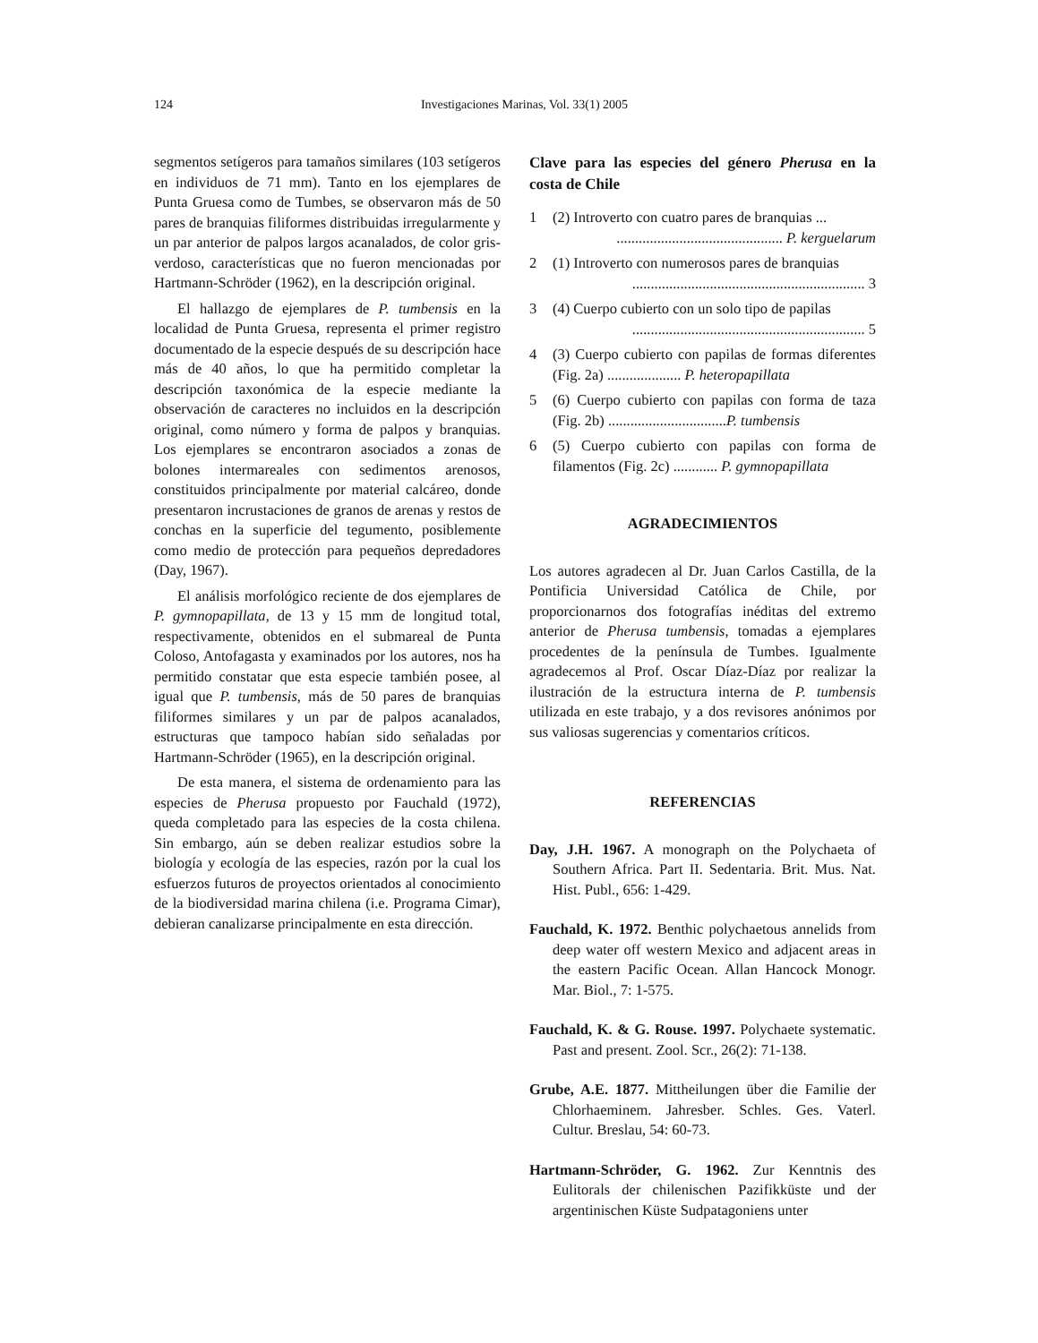124
Investigaciones Marinas, Vol. 33(1) 2005
segmentos setígeros para tamaños similares (103 setígeros en individuos de 71 mm). Tanto en los ejemplares de Punta Gruesa como de Tumbes, se observaron más de 50 pares de branquias filiformes distribuidas irregularmente y un par anterior de palpos largos acanalados, de color gris-verdoso, características que no fueron mencionadas por Hartmann-Schröder (1962), en la descripción original.
El hallazgo de ejemplares de P. tumbensis en la localidad de Punta Gruesa, representa el primer registro documentado de la especie después de su descripción hace más de 40 años, lo que ha permitido completar la descripción taxonómica de la especie mediante la observación de caracteres no incluidos en la descripción original, como número y forma de palpos y branquias. Los ejemplares se encontraron asociados a zonas de bolones intermareales con sedimentos arenosos, constituidos principalmente por material calcáreo, donde presentaron incrustaciones de granos de arenas y restos de conchas en la superficie del tegumento, posiblemente como medio de protección para pequeños depredadores (Day, 1967).
El análisis morfológico reciente de dos ejemplares de P. gymnopapillata, de 13 y 15 mm de longitud total, respectivamente, obtenidos en el submareal de Punta Coloso, Antofagasta y examinados por los autores, nos ha permitido constatar que esta especie también posee, al igual que P. tumbensis, más de 50 pares de branquias filiformes similares y un par de palpos acanalados, estructuras que tampoco habían sido señaladas por Hartmann-Schröder (1965), en la descripción original.
De esta manera, el sistema de ordenamiento para las especies de Pherusa propuesto por Fauchald (1972), queda completado para las especies de la costa chilena. Sin embargo, aún se deben realizar estudios sobre la biología y ecología de las especies, razón por la cual los esfuerzos futuros de proyectos orientados al conocimiento de la biodiversidad marina chilena (i.e. Programa Cimar), debieran canalizarse principalmente en esta dirección.
Clave para las especies del género Pherusa en la costa de Chile
1 (2) Introverto con cuatro pares de branquias ...
............................................. P. kerguelarum
2 (1) Introverto con numerosos pares de branquias
............................................................... 3
3 (4) Cuerpo cubierto con un solo tipo de papilas
............................................................... 5
4 (3) Cuerpo cubierto con papilas de formas diferentes (Fig. 2a) .................... P. heteropapillata
5 (6) Cuerpo cubierto con papilas con forma de taza (Fig. 2b) ................................P. tumbensis
6 (5) Cuerpo cubierto con papilas con forma de filamentos (Fig. 2c) ............ P. gymnopapillata
AGRADECIMIENTOS
Los autores agradecen al Dr. Juan Carlos Castilla, de la Pontificia Universidad Católica de Chile, por proporcionarnos dos fotografías inéditas del extremo anterior de Pherusa tumbensis, tomadas a ejemplares procedentes de la península de Tumbes. Igualmente agradecemos al Prof. Oscar Díaz-Díaz por realizar la ilustración de la estructura interna de P. tumbensis utilizada en este trabajo, y a dos revisores anónimos por sus valiosas sugerencias y comentarios críticos.
REFERENCIAS
Day, J.H. 1967. A monograph on the Polychaeta of Southern Africa. Part II. Sedentaria. Brit. Mus. Nat. Hist. Publ., 656: 1-429.
Fauchald, K. 1972. Benthic polychaetous annelids from deep water off western Mexico and adjacent areas in the eastern Pacific Ocean. Allan Hancock Monogr. Mar. Biol., 7: 1-575.
Fauchald, K. & G. Rouse. 1997. Polychaete systematic. Past and present. Zool. Scr., 26(2): 71-138.
Grube, A.E. 1877. Mittheilungen über die Familie der Chlorhaeminem. Jahresber. Schles. Ges. Vaterl. Cultur. Breslau, 54: 60-73.
Hartmann-Schröder, G. 1962. Zur Kenntnis des Eulitorals der chilenischen Pazifikküste und der argentinischen Küste Sudpatagoniens unter